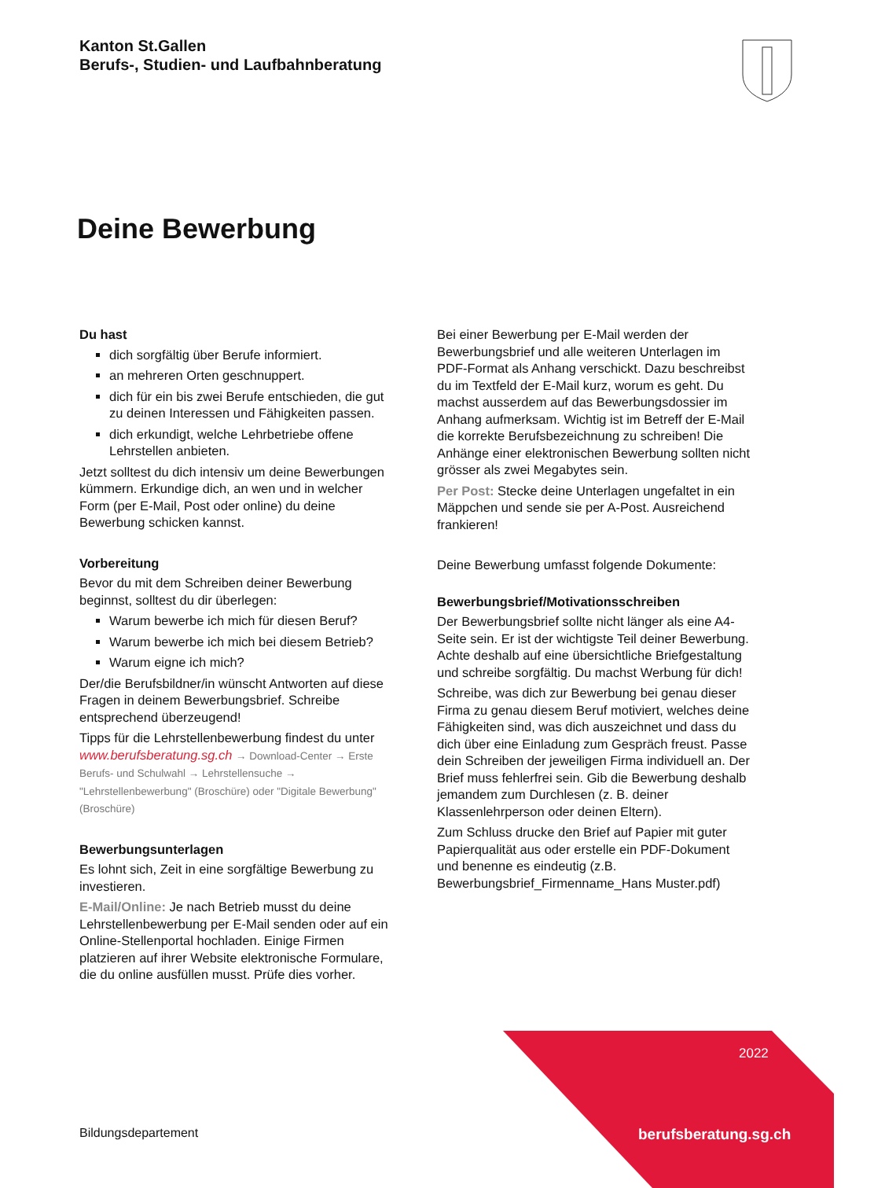Kanton St.Gallen
Berufs-, Studien- und Laufbahnberatung
Deine Bewerbung
Du hast
dich sorgfältig über Berufe informiert.
an mehreren Orten geschnuppert.
dich für ein bis zwei Berufe entschieden, die gut zu deinen Interessen und Fähigkeiten passen.
dich erkundigt, welche Lehrbetriebe offene Lehrstellen anbieten.
Jetzt solltest du dich intensiv um deine Bewerbungen kümmern. Erkundige dich, an wen und in welcher Form (per E-Mail, Post oder online) du deine Bewerbung schicken kannst.
Vorbereitung
Bevor du mit dem Schreiben deiner Bewerbung beginnst, solltest du dir überlegen:
Warum bewerbe ich mich für diesen Beruf?
Warum bewerbe ich mich bei diesem Betrieb?
Warum eigne ich mich?
Der/die Berufsbildner/in wünscht Antworten auf diese Fragen in deinem Bewerbungsbrief. Schreibe entsprechend überzeugend!
Tipps für die Lehrstellenbewerbung findest du unter www.berufsberatung.sg.ch → Download-Center → Erste Berufs- und Schulwahl → Lehrstellensuche → "Lehrstellenbewerbung" (Broschüre) oder "Digitale Bewerbung" (Broschüre)
Bewerbungsunterlagen
Es lohnt sich, Zeit in eine sorgfältige Bewerbung zu investieren.
E-Mail/Online: Je nach Betrieb musst du deine Lehrstellenbewerbung per E-Mail senden oder auf ein Online-Stellenportal hochladen. Einige Firmen platzieren auf ihrer Website elektronische Formulare, die du online ausfüllen musst. Prüfe dies vorher.
Bei einer Bewerbung per E-Mail werden der Bewerbungsbrief und alle weiteren Unterlagen im PDF-Format als Anhang verschickt. Dazu beschreibst du im Textfeld der E-Mail kurz, worum es geht. Du machst ausserdem auf das Bewerbungsdossier im Anhang aufmerksam. Wichtig ist im Betreff der E-Mail die korrekte Berufsbezeichnung zu schreiben! Die Anhänge einer elektronischen Bewerbung sollten nicht grösser als zwei Megabytes sein.
Per Post: Stecke deine Unterlagen ungefaltet in ein Mäppchen und sende sie per A-Post. Ausreichend frankieren!
Deine Bewerbung umfasst folgende Dokumente:
Bewerbungsbrief/Motivationsschreiben
Der Bewerbungsbrief sollte nicht länger als eine A4-Seite sein. Er ist der wichtigste Teil deiner Bewerbung. Achte deshalb auf eine übersichtliche Briefgestaltung und schreibe sorgfältig. Du machst Werbung für dich!
Schreibe, was dich zur Bewerbung bei genau dieser Firma zu genau diesem Beruf motiviert, welches deine Fähigkeiten sind, was dich auszeichnet und dass du dich über eine Einladung zum Gespräch freust. Passe dein Schreiben der jeweiligen Firma individuell an. Der Brief muss fehlerfrei sein. Gib die Bewerbung deshalb jemandem zum Durchlesen (z. B. deiner Klassenlehrperson oder deinen Eltern).
Zum Schluss drucke den Brief auf Papier mit guter Papierqualität aus oder erstelle ein PDF-Dokument und benenne es eindeutig (z.B. Bewerbungsbrief_Firmenname_Hans Muster.pdf)
2022
Bildungsdepartement berufsberatung.sg.ch